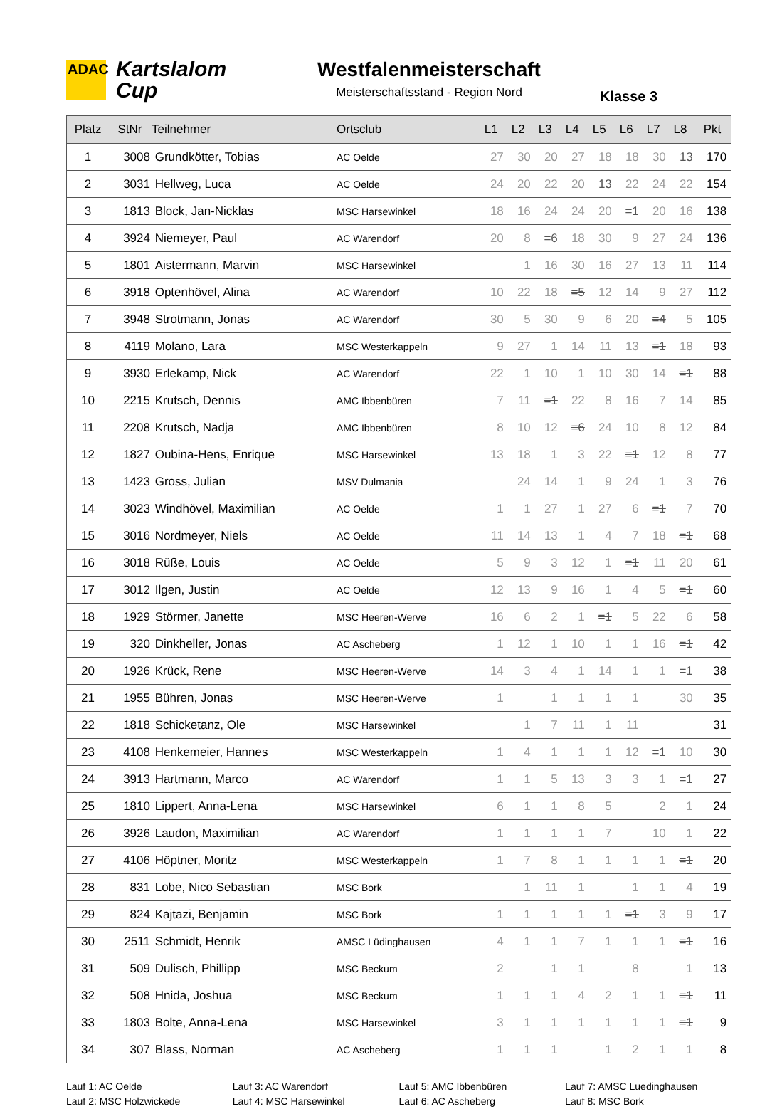ADAC
Kartslalom
Cup
Westfalenmeisterschaft
Meisterschaftsstand - Region Nord
Klasse 3
| Platz | StNr | Teilnehmer | Ortsclub | L1 | L2 | L3 | L4 | L5 | L6 | L7 | L8 | Pkt |
| --- | --- | --- | --- | --- | --- | --- | --- | --- | --- | --- | --- | --- |
| 1 | 3008 | Grundkötter, Tobias | AC Oelde | 27 | 30 | 20 | 27 | 18 | 18 | 30 | 13 | 170 |
| 2 | 3031 | Hellweg, Luca | AC Oelde | 24 | 20 | 22 | 20 | 13 | 22 | 24 | 22 | 154 |
| 3 | 1813 | Block, Jan-Nicklas | MSC Harsewinkel | 18 | 16 | 24 | 24 | 20 | =1 | 20 | 16 | 138 |
| 4 | 3924 | Niemeyer, Paul | AC Warendorf | 20 | 8 | =6 | 18 | 30 | 9 | 27 | 24 | 136 |
| 5 | 1801 | Aistermann, Marvin | MSC Harsewinkel | | 1 | 16 | 30 | 16 | 27 | 13 | 11 | 114 |
| 6 | 3918 | Optenhövel, Alina | AC Warendorf | 10 | 22 | 18 | =5 | 12 | 14 | 9 | 27 | 112 |
| 7 | 3948 | Strotmann, Jonas | AC Warendorf | 30 | 5 | 30 | 9 | 6 | 20 | =4 | 5 | 105 |
| 8 | 4119 | Molano, Lara | MSC Westerkappeln | 9 | 27 | 1 | 14 | 11 | 13 | =1 | 18 | 93 |
| 9 | 3930 | Erlekamp, Nick | AC Warendorf | 22 | 1 | 10 | 1 | 10 | 30 | 14 | =1 | 88 |
| 10 | 2215 | Krutsch, Dennis | AMC Ibbenbüren | 7 | 11 | =1 | 22 | 8 | 16 | 7 | 14 | 85 |
| 11 | 2208 | Krutsch, Nadja | AMC Ibbenbüren | 8 | 10 | 12 | =6 | 24 | 10 | 8 | 12 | 84 |
| 12 | 1827 | Oubina-Hens, Enrique | MSC Harsewinkel | 13 | 18 | 1 | 3 | 22 | =1 | 12 | 8 | 77 |
| 13 | 1423 | Gross, Julian | MSV Dulmania | | 24 | 14 | 1 | 9 | 24 | 1 | 3 | 76 |
| 14 | 3023 | Windhövel, Maximilian | AC Oelde | 1 | 1 | 27 | 1 | 27 | 6 | =1 | 7 | 70 |
| 15 | 3016 | Nordmeyer, Niels | AC Oelde | 11 | 14 | 13 | 1 | 4 | 7 | 18 | =1 | 68 |
| 16 | 3018 | Rüße, Louis | AC Oelde | 5 | 9 | 3 | 12 | 1 | =1 | 11 | 20 | 61 |
| 17 | 3012 | Ilgen, Justin | AC Oelde | 12 | 13 | 9 | 16 | 1 | 4 | 5 | =1 | 60 |
| 18 | 1929 | Störmer, Janette | MSC Heeren-Werve | 16 | 6 | 2 | 1 | =1 | 5 | 22 | 6 | 58 |
| 19 | 320 | Dinkheller, Jonas | AC Ascheberg | 1 | 12 | 1 | 10 | 1 | 1 | 16 | =1 | 42 |
| 20 | 1926 | Krück, Rene | MSC Heeren-Werve | 14 | 3 | 4 | 1 | 14 | 1 | 1 | =1 | 38 |
| 21 | 1955 | Bühren, Jonas | MSC Heeren-Werve | 1 | | 1 | 1 | 1 | 1 | | 30 | 35 |
| 22 | 1818 | Schicketanz, Ole | MSC Harsewinkel | | 1 | 7 | 11 | 1 | 11 | | | 31 |
| 23 | 4108 | Henkemeier, Hannes | MSC Westerkappeln | 1 | 4 | 1 | 1 | 1 | 12 | =1 | 10 | 30 |
| 24 | 3913 | Hartmann, Marco | AC Warendorf | 1 | 1 | 5 | 13 | 3 | 3 | 1 | =1 | 27 |
| 25 | 1810 | Lippert, Anna-Lena | MSC Harsewinkel | 6 | 1 | 1 | 8 | 5 | | 2 | 1 | 24 |
| 26 | 3926 | Laudon, Maximilian | AC Warendorf | 1 | 1 | 1 | 1 | 7 | | 10 | 1 | 22 |
| 27 | 4106 | Höptner, Moritz | MSC Westerkappeln | 1 | 7 | 8 | 1 | 1 | 1 | 1 | =1 | 20 |
| 28 | 831 | Lobe, Nico Sebastian | MSC Bork | | 1 | 11 | 1 | | 1 | 1 | 4 | 19 |
| 29 | 824 | Kajtazi, Benjamin | MSC Bork | 1 | 1 | 1 | 1 | 1 | =1 | 3 | 9 | 17 |
| 30 | 2511 | Schmidt, Henrik | AMSC Lüdinghausen | 4 | 1 | 1 | 7 | 1 | 1 | 1 | =1 | 16 |
| 31 | 509 | Dulisch, Phillipp | MSC Beckum | 2 | | 1 | 1 | | 8 | | 1 | 13 |
| 32 | 508 | Hnida, Joshua | MSC Beckum | 1 | 1 | 1 | 4 | 2 | 1 | 1 | =1 | 11 |
| 33 | 1803 | Bolte, Anna-Lena | MSC Harsewinkel | 3 | 1 | 1 | 1 | 1 | 1 | 1 | =1 | 9 |
| 34 | 307 | Blass, Norman | AC Ascheberg | 1 | 1 | 1 | | 1 | 2 | 1 | 1 | 8 |
Lauf 1: AC Oelde
Lauf 2: MSC Holzwickede
Lauf 3: AC Warendorf
Lauf 4: MSC Harsewinkel
Lauf 5: AMC Ibbenbüren
Lauf 6: AC Ascheberg
Lauf 7: AMSC Luedinghausen
Lauf 8: MSC Bork